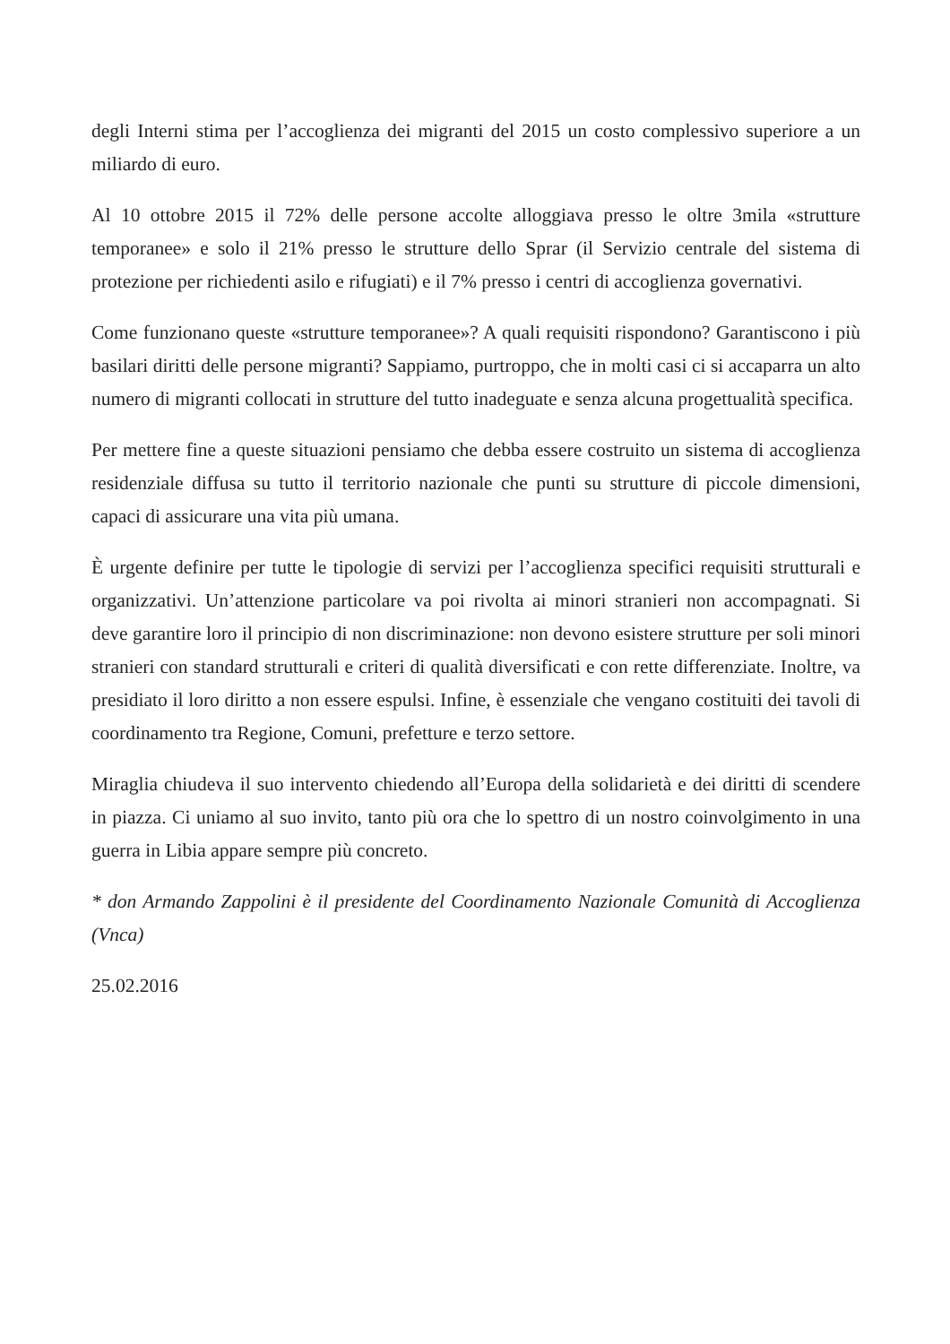degli Interni stima per l’accoglienza dei migranti del 2015 un costo complessivo superiore a un miliardo di euro.
Al 10 ottobre 2015 il 72% delle persone accolte alloggiava presso le oltre 3mila «strutture temporanee» e solo il 21% presso le strutture dello Sprar (il Servizio centrale del sistema di protezione per richiedenti asilo e rifugiati) e il 7% presso i centri di accoglienza governativi.
Come funzionano queste «strutture temporanee»? A quali requisiti rispondono? Garantiscono i più basilari diritti delle persone migranti? Sappiamo, purtroppo, che in molti casi ci si accaparra un alto numero di migranti collocati in strutture del tutto inadeguate e senza alcuna progettualità specifica.
Per mettere fine a queste situazioni pensiamo che debba essere costruito un sistema di accoglienza residenziale diffusa su tutto il territorio nazionale che punti su strutture di piccole dimensioni, capaci di assicurare una vita più umana.
È urgente definire per tutte le tipologie di servizi per l’accoglienza specifici requisiti strutturali e organizzativi. Un’attenzione particolare va poi rivolta ai minori stranieri non accompagnati. Si deve garantire loro il principio di non discriminazione: non devono esistere strutture per soli minori stranieri con standard strutturali e criteri di qualità diversificati e con rette differenziate. Inoltre, va presidiato il loro diritto a non essere espulsi. Infine, è essenziale che vengano costituiti dei tavoli di coordinamento tra Regione, Comuni, prefetture e terzo settore.
Miraglia chiudeva il suo intervento chiedendo all’Europa della solidarietà e dei diritti di scendere in piazza. Ci uniamo al suo invito, tanto più ora che lo spettro di un nostro coinvolgimento in una guerra in Libia appare sempre più concreto.
* don Armando Zappolini è il presidente del Coordinamento Nazionale Comunità di Accoglienza (Vnca)
25.02.2016